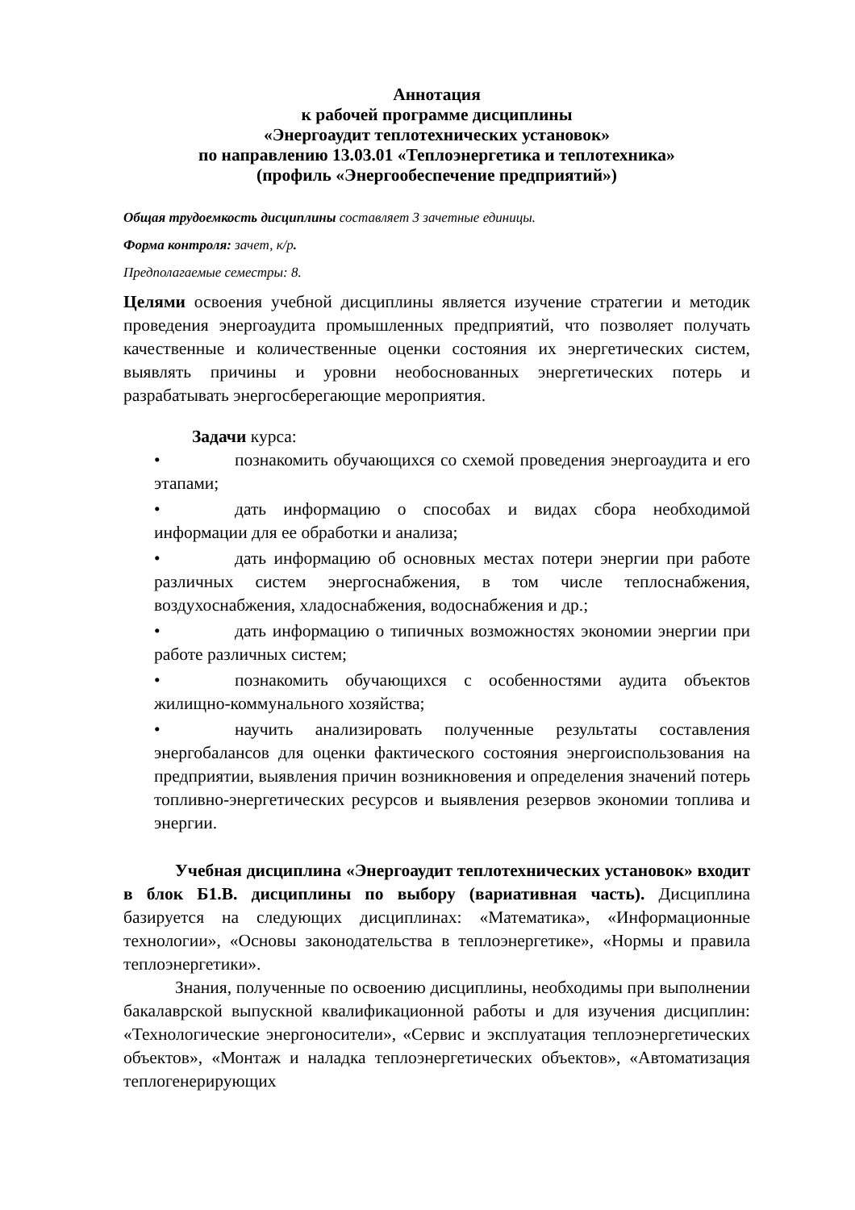Аннотация
к рабочей программе дисциплины
«Энергоаудит теплотехнических установок»
по направлению 13.03.01 «Теплоэнергетика и теплотехника»
(профиль «Энергообеспечение предприятий»)
Общая трудоемкость дисциплины составляет 3 зачетные единицы.
Форма контроля: зачет, к/р.
Предполагаемые семестры: 8.
Целями освоения учебной дисциплины является изучение стратегии и методик проведения энергоаудита промышленных предприятий, что позволяет получать качественные и количественные оценки состояния их энергетических систем, выявлять причины и уровни необоснованных энергетических потерь и разрабатывать энергосберегающие мероприятия.
Задачи курса:
• познакомить обучающихся со схемой проведения энергоаудита и его этапами;
• дать информацию о способах и видах сбора необходимой информации для ее обработки и анализа;
• дать информацию об основных местах потери энергии при работе различных систем энергоснабжения, в том числе теплоснабжения, воздухоснабжения, хладоснабжения, водоснабжения и др.;
• дать информацию о типичных возможностях экономии энергии при работе различных систем;
• познакомить обучающихся с особенностями аудита объектов жилищно-коммунального хозяйства;
• научить анализировать полученные результаты составления энергобалансов для оценки фактического состояния энергоиспользования на предприятии, выявления причин возникновения и определения значений потерь топливно-энергетических ресурсов и выявления резервов экономии топлива и энергии.
Учебная дисциплина «Энергоаудит теплотехнических установок» входит в блок Б1.В. дисциплины по выбору (вариативная часть). Дисциплина базируется на следующих дисциплинах: «Математика», «Информационные технологии», «Основы законодательства в теплоэнергетике», «Нормы и правила теплоэнергетики».
Знания, полученные по освоению дисциплины, необходимы при выполнении бакалаврской выпускной квалификационной работы и для изучения дисциплин: «Технологические энергоносители», «Сервис и эксплуатация теплоэнергетических объектов», «Монтаж и наладка теплоэнергетических объектов», «Автоматизация теплогенерирующих